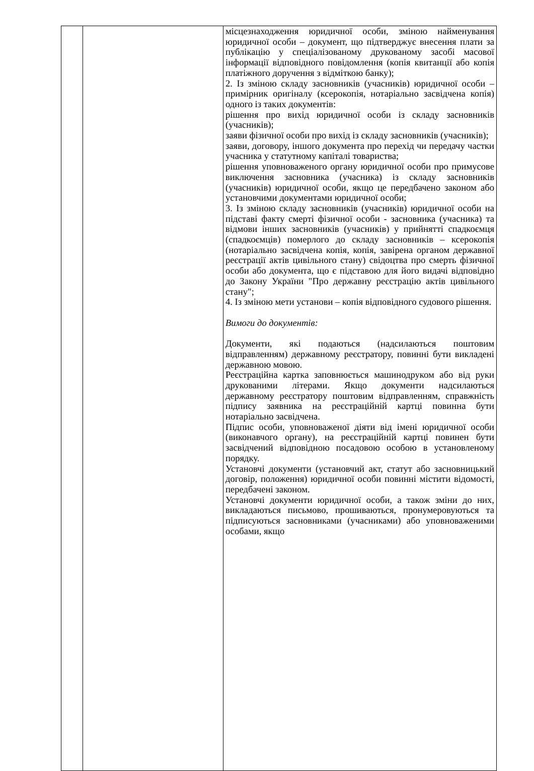| | | місцезнаходження юридичної особи, зміною найменування юридичної особи – документ, що підтверджує внесення плати за публікацію у спеціалізованому друкованому засобі масової інформації відповідного повідомлення (копія квитанції або копія платіжного доручення з відміткою банку); 2. Із зміною складу засновників (учасників) юридичної особи – примірник оригіналу (ксерокопія, нотаріально засвідчена копія) одного із таких документів: рішення про вихід юридичної особи із складу засновників (учасників); заяви фізичної особи про вихід із складу засновників (учасників); заяви, договору, іншого документа про перехід чи передачу частки учасника у статутному капіталі товариства; рішення уповноваженого органу юридичної особи про примусове виключення засновника (учасника) із складу засновників (учасників) юридичної особи, якщо це передбачено законом або установчими документами юридичної особи; 3. Із зміною складу засновників (учасників) юридичної особи на підставі факту смерті фізичної особи - засновника (учасника) та відмови інших засновників (учасників) у прийнятті спадкоємця (спадкоємців) померлого до складу засновників – ксерокопія (нотаріально засвідчена копія, копія, завірена органом державної реєстрації актів цивільного стану) свідоцтва про смерть фізичної особи або документа, що є підставою для його видачі відповідно до Закону України "Про державну реєстрацію актів цивільного стану"; 4. Із зміною мети установи – копія відповідного судового рішення. Вимоги до документів: Документи, які подаються (надсилаються поштовим відправленням) державному реєстратору, повинні бути викладені державною мовою. Реєстраційна картка заповнюється машинодруком або від руки друкованими літерами. Якщо документи надсилаються державному реєстратору поштовим відправленням, справжність підпису заявника на реєстраційній картці повинна бути нотаріально засвідчена. Підпис особи, уповноваженої діяти від імені юридичної особи (виконавчого органу), на реєстраційній картці повинен бути засвідчений відповідною посадовою особою в установленому порядку. Установчі документи (установчий акт, статут або засновницький договір, положення) юридичної особи повинні містити відомості, передбачені законом. Установчі документи юридичної особи, а також зміни до них, викладаються письмово, прошиваються, пронумеровуються та підписуються засновниками (учасниками) або уповноваженими особами, якщо |